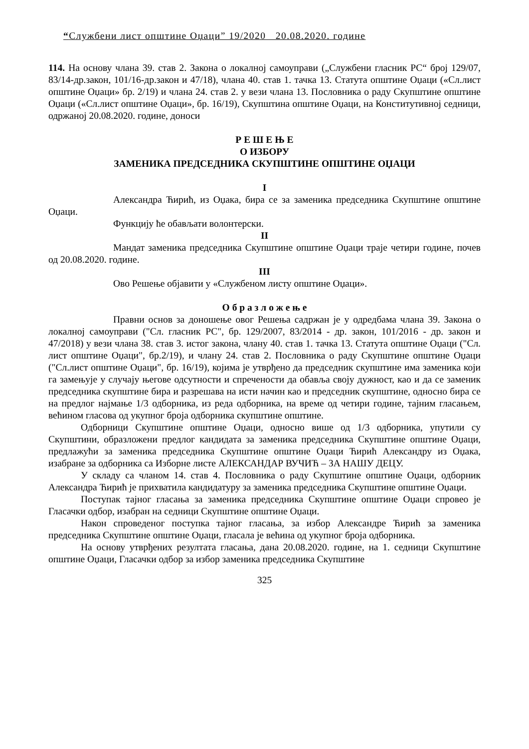“Службени лист општине Оџаци” 19/2020 20.08.2020. године
114. На основу члана 39. став 2. Закона о локалној самоуправи („Службени гласник РС“ број 129/07, 83/14-др.закон, 101/16-др.закон и 47/18), члана 40. став 1. тачка 13. Статута општине Оџаци («Сл.лист општине Оџаци» бр. 2/19) и члана 24. став 2. у вези члана 13. Пословника о раду Скупштине општине Оџаци («Сл.лист општине Оџаци», бр. 16/19), Скупштина општине Оџаци, на Конститутивној седници, одржаној 20.08.2020. године, доноси
Р Е Ш Е Њ Е
О ИЗБОРУ
ЗАМЕНИКА ПРЕДСЕДНИКА СКУПШТИНЕ ОПШТИНЕ ОЏАЦИ
I
Александра Ћирић, из Оџака, бира се за заменика председника Скупштине општине Оџаци.
Функцију ће обављати волонтерски.
II
Мандат заменика председника Скупштине општине Оџаци траје четири године, почев од 20.08.2020. године.
III
Ово Решење објавити у «Службеном листу општине Оџаци».
О б р а з л о ж е њ е
Правни основ за доношење овог Решења садржан је у одредбама члана 39. Закона о локалној самоуправи ("Сл. гласник РС", бр. 129/2007, 83/2014 - др. закон, 101/2016 - др. закон и 47/2018) у вези члана 38. став 3. истог закона, члану 40. став 1. тачка 13. Статута општине Оџаци ("Сл. лист општине Оџаци", бр.2/19), и члану 24. став 2. Пословника о раду Скупштине општине Оџаци ("Сл.лист општине Оџаци", бр. 16/19), којима је утврђено да председник скупштине има заменика који га замењује у случају његове одсутности и спречености да обавља своју дужност, као и да се заменик председника скупштине бира и разрешава на исти начин као и председник скупштине, односно бира се на предлог најмање 1/3 одборника, из реда одборника, на време од четири године, тајним гласањем, већином гласова од укупног броја одборника скупштине општине.
Одборници Скупштине општине Оџаци, односно више од 1/3 одборника, упутили су Скупштини, образложени предлог кандидата за заменика председника Скупштине општине Оџаци, предлажући за заменика председника Скупштине општине Оџаци Ћирић Александру из Оџака, изабране за одборника са Изборне листе АЛЕКСАНДАР ВУЧИЋ – ЗА НАШУ ДЕЦУ.
У складу са чланом 14. став 4. Пословника о раду Скупштине општине Оџаци, одборник Александра Ћирић је прихватила кандидатуру за заменика председника Скупштине општине Оџаци.
Поступак тајног гласања за заменика председника Скупштине општине Оџаци спровео је Гласачки одбор, изабран на седници Скупштине општине Оџаци.
Након спроведеног поступка тајног гласања, за избор Александре Ћирић за заменика председника Скупштине општине Оџаци, гласала је већина од укупног броја одборника.
На основу утврђених резултата гласања, дана 20.08.2020. године, на 1. седници Скупштине општине Оџаци, Гласачки одбор за избор заменика председника Скупштине
325